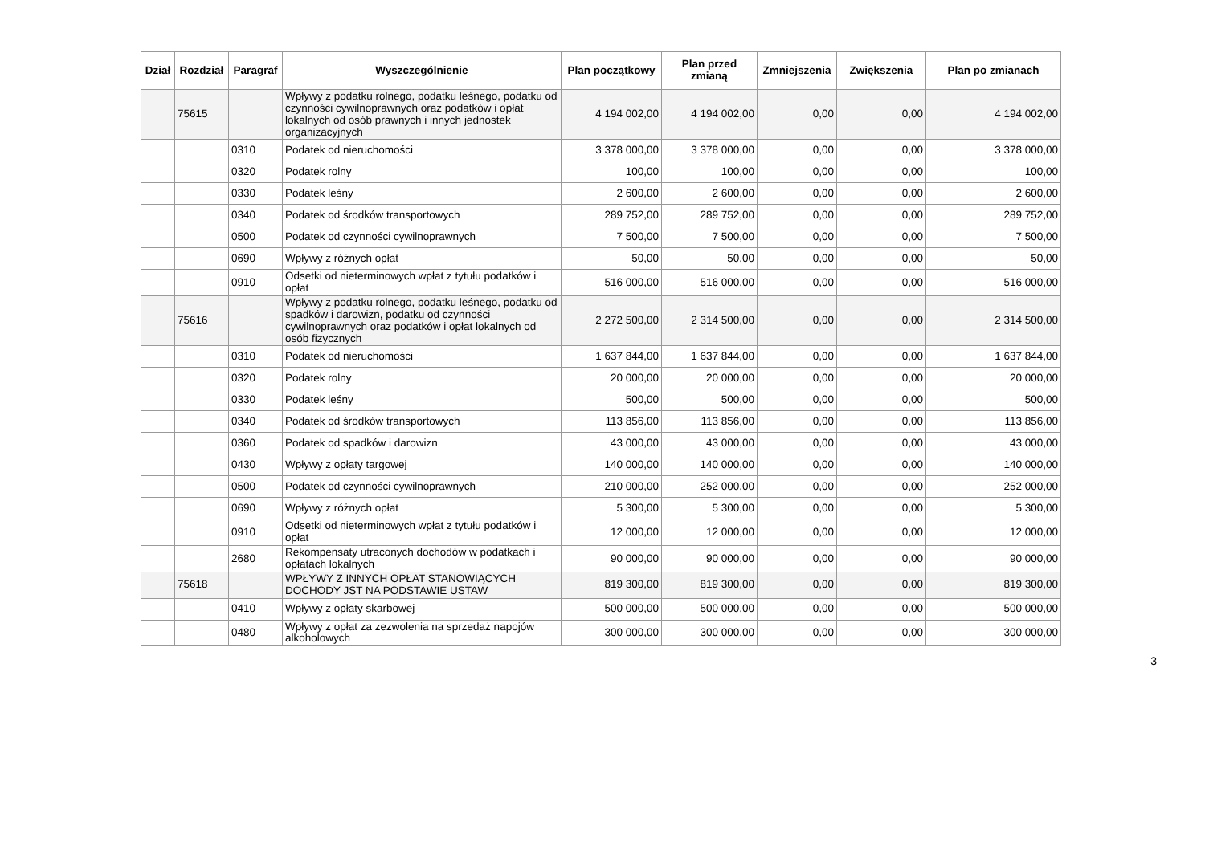| Dział | Rozdział | Paragraf | Wyszczególnienie | Plan początkowy | Plan przed zmianą | Zmniejszenia | Zwiększenia | Plan po zmianach |
| --- | --- | --- | --- | --- | --- | --- | --- | --- |
| | 75615 | | Wpływy z podatku rolnego, podatku leśnego, podatku od czynności cywilnoprawnych oraz podatków i opłat lokalnych od osób prawnych i innych jednostek organizacyjnych | 4 194 002,00 | 4 194 002,00 | 0,00 | 0,00 | 4 194 002,00 |
| | | 0310 | Podatek od nieruchomości | 3 378 000,00 | 3 378 000,00 | 0,00 | 0,00 | 3 378 000,00 |
| | | 0320 | Podatek rolny | 100,00 | 100,00 | 0,00 | 0,00 | 100,00 |
| | | 0330 | Podatek leśny | 2 600,00 | 2 600,00 | 0,00 | 0,00 | 2 600,00 |
| | | 0340 | Podatek od środków transportowych | 289 752,00 | 289 752,00 | 0,00 | 0,00 | 289 752,00 |
| | | 0500 | Podatek od czynności cywilnoprawnych | 7 500,00 | 7 500,00 | 0,00 | 0,00 | 7 500,00 |
| | | 0690 | Wpływy z różnych opłat | 50,00 | 50,00 | 0,00 | 0,00 | 50,00 |
| | | 0910 | Odsetki od nieterminowych wpłat z tytułu podatków i opłat | 516 000,00 | 516 000,00 | 0,00 | 0,00 | 516 000,00 |
| | 75616 | | Wpływy z podatku rolnego, podatku leśnego, podatku od spadków i darowizn, podatku od czynności cywilnoprawnych oraz podatków i opłat lokalnych od osób fizycznych | 2 272 500,00 | 2 314 500,00 | 0,00 | 0,00 | 2 314 500,00 |
| | | 0310 | Podatek od nieruchomości | 1 637 844,00 | 1 637 844,00 | 0,00 | 0,00 | 1 637 844,00 |
| | | 0320 | Podatek rolny | 20 000,00 | 20 000,00 | 0,00 | 0,00 | 20 000,00 |
| | | 0330 | Podatek leśny | 500,00 | 500,00 | 0,00 | 0,00 | 500,00 |
| | | 0340 | Podatek od środków transportowych | 113 856,00 | 113 856,00 | 0,00 | 0,00 | 113 856,00 |
| | | 0360 | Podatek od spadków i darowizn | 43 000,00 | 43 000,00 | 0,00 | 0,00 | 43 000,00 |
| | | 0430 | Wpływy z opłaty targowej | 140 000,00 | 140 000,00 | 0,00 | 0,00 | 140 000,00 |
| | | 0500 | Podatek od czynności cywilnoprawnych | 210 000,00 | 252 000,00 | 0,00 | 0,00 | 252 000,00 |
| | | 0690 | Wpływy z różnych opłat | 5 300,00 | 5 300,00 | 0,00 | 0,00 | 5 300,00 |
| | | 0910 | Odsetki od nieterminowych wpłat z tytułu podatków i opłat | 12 000,00 | 12 000,00 | 0,00 | 0,00 | 12 000,00 |
| | | 2680 | Rekompensaty utraconych dochodów w podatkach i opłatach lokalnych | 90 000,00 | 90 000,00 | 0,00 | 0,00 | 90 000,00 |
| | 75618 | | WPŁYWY Z INNYCH OPŁAT STANOWIĄCYCH DOCHODY JST NA PODSTAWIE USTAW | 819 300,00 | 819 300,00 | 0,00 | 0,00 | 819 300,00 |
| | | 0410 | Wpływy z opłaty skarbowej | 500 000,00 | 500 000,00 | 0,00 | 0,00 | 500 000,00 |
| | | 0480 | Wpływy z opłat za zezwolenia na sprzedaż napojów alkoholowych | 300 000,00 | 300 000,00 | 0,00 | 0,00 | 300 000,00 |
3